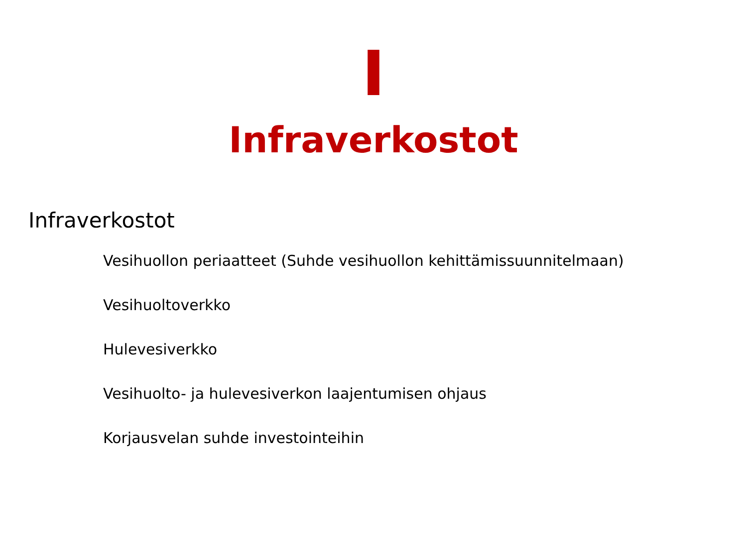I
Infraverkostot
Infraverkostot
Vesihuollon periaatteet (Suhde vesihuollon kehittämissuunnitelmaan)
Vesihuoltoverkko
Hulevesiverkko
Vesihuolto- ja hulevesiverkon laajentumisen ohjaus
Korjausvelan suhde investointeihin